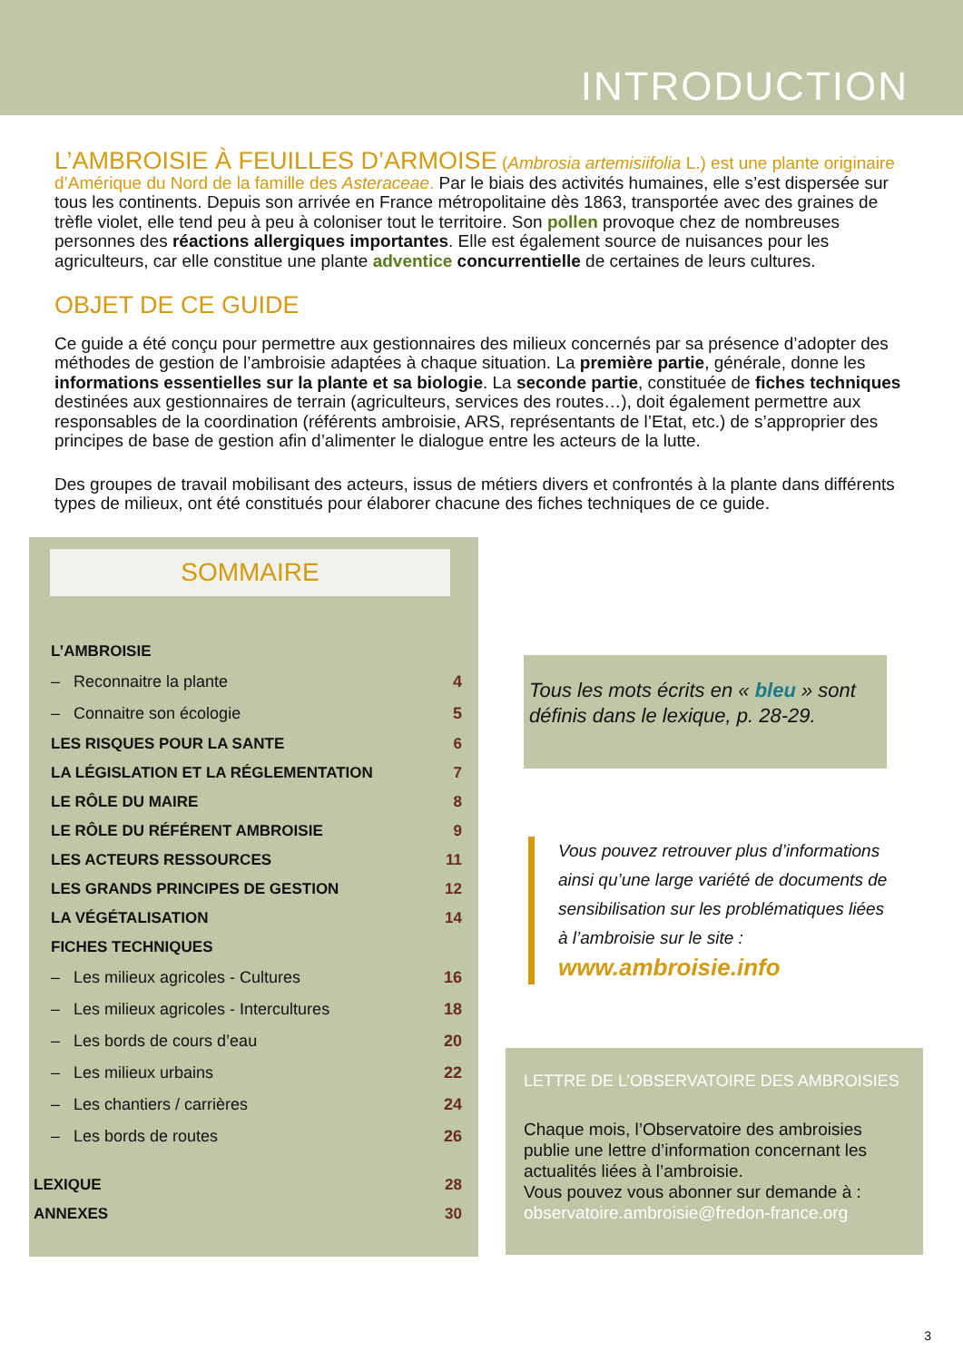INTRODUCTION
L’AMBROISIE À FEUILLES D’ARMOISE (Ambrosia artemisiifolia L.) est une plante originaire d’Amérique du Nord de la famille des Asteraceae. Par le biais des activités humaines, elle s’est dispersée sur tous les continents. Depuis son arrivée en France métropolitaine dès 1863, transportée avec des graines de trèfle violet, elle tend peu à peu à coloniser tout le territoire. Son pollen provoque chez de nombreuses personnes des réactions allergiques importantes. Elle est également source de nuisances pour les agriculteurs, car elle constitue une plante adventice concurrentielle de certaines de leurs cultures.
OBJET DE CE GUIDE
Ce guide a été conçu pour permettre aux gestionnaires des milieux concernés par sa présence d’adopter des méthodes de gestion de l’ambroisie adaptées à chaque situation. La première partie, générale, donne les informations essentielles sur la plante et sa biologie. La seconde partie, constituée de fiches techniques destinées aux gestionnaires de terrain (agriculteurs, services des routes…), doit également permettre aux responsables de la coordination (référents ambroisie, ARS, représentants de l’Etat, etc.) de s’approprier des principes de base de gestion afin d’alimenter le dialogue entre les acteurs de la lutte.
Des groupes de travail mobilisant des acteurs, issus de métiers divers et confrontés à la plante dans différents types de milieux, ont été constitués pour élaborer chacune des fiches techniques de ce guide.
SOMMAIRE
L’AMBROISIE
– Reconnaitre la plante 4
– Connaitre son écologie 5
LES RISQUES POUR LA SANTE 6
LA LÉGISLATION ET LA RÉGLEMENTATION 7
LE RÔLE DU MAIRE 8
LE RÔLE DU RÉFÉRENT AMBROISIE 9
LES ACTEURS RESSOURCES 11
LES GRANDS PRINCIPES DE GESTION 12
LA VÉGÉTALISATION 14
FICHES TECHNIQUES
– Les milieux agricoles - Cultures 16
– Les milieux agricoles - Intercultures 18
– Les bords de cours d’eau 20
– Les milieux urbains 22
– Les chantiers / carrières 24
– Les bords de routes 26
LEXIQUE 28
ANNEXES 30
Tous les mots écrits en « bleu » sont définis dans le lexique, p. 28-29.
Vous pouvez retrouver plus d’informations ainsi qu’une large variété de documents de sensibilisation sur les problématiques liées à l’ambroisie sur le site :
www.ambroisie.info
LETTRE DE L’OBSERVATOIRE DES AMBROISIES
Chaque mois, l’Observatoire des ambroisies publie une lettre d’information concernant les actualités liées à l’ambroisie.
Vous pouvez vous abonner sur demande à :
observatoire.ambroisie@fredon-france.org
3